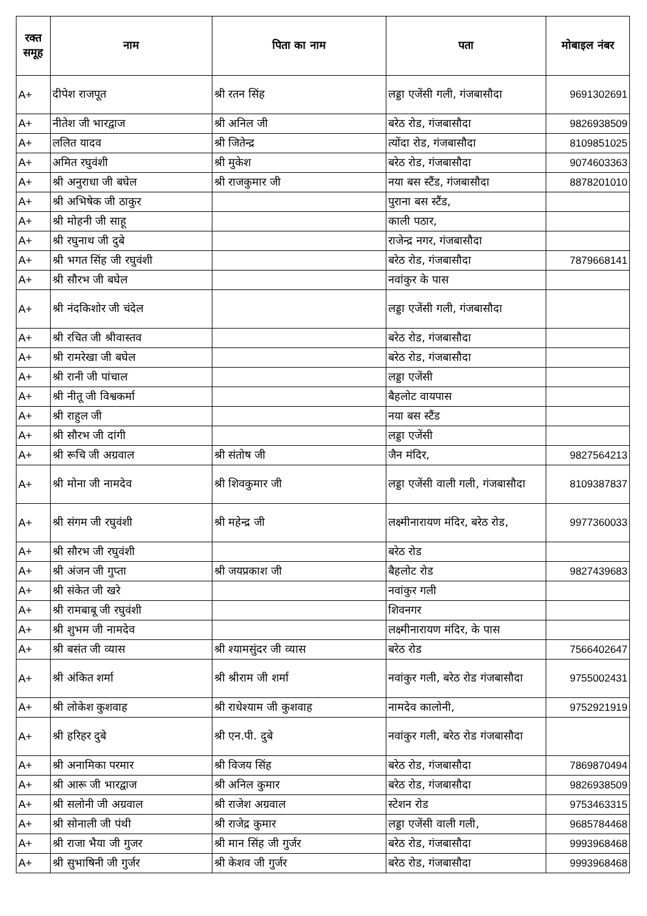| रक्त समूह | नाम | पिता का नाम | पता | मोबाइल नंबर |
| --- | --- | --- | --- | --- |
| A+ | दीपेश राजपूत | श्री रतन सिंह | लड्डा एजेंसी गली, गंजबासौदा | 9691302691 |
| A+ | नीतेश जी भारद्वाज | श्री अनिल जी | बरेठ रोड, गंजबासौदा | 9826938509 |
| A+ | ललित यादव | श्री जितेन्द्र | त्योंदा रोड, गंजबासौदा | 8109851025 |
| A+ | अमित रघुवंशी | श्री मुकेश | बरेठ रोड, गंजबासौदा | 9074603363 |
| A+ | श्री अनुराधा जी बघेल | श्री राजकुमार जी | नया बस स्टैंड, गंजबासौदा | 8878201010 |
| A+ | श्री अभिषेक जी ठाकुर | | पुराना बस स्टैंड, | |
| A+ | श्री मोहनी जी साहू | | काली पठार, | |
| A+ | श्री रघुनाथ जी दुबे | | राजेन्द्र नगर, गंजबासौदा | |
| A+ | श्री भगत सिंह जी रघुवंशी | | बरेठ रोड, गंजबासौदा | 7879668141 |
| A+ | श्री सौरभ जी बघेल | | नवांकुर के पास | |
| A+ | श्री नंदकिशोर जी चंदेल | | लड्डा एजेंसी गली, गंजबासौदा | |
| A+ | श्री रचित जी श्रीवास्तव | | बरेठ रोड, गंजबासौदा | |
| A+ | श्री रामरेखा जी बघेल | | बरेठ रोड, गंजबासौदा | |
| A+ | श्री रानी जी पांचाल | | लड्डा एजेंसी | |
| A+ | श्री नीतू जी विश्वकर्मा | | बैहलोट वायपास | |
| A+ | श्री राहुल जी | | नया बस स्टैंड | |
| A+ | श्री सौरभ जी दांगी | | लड्डा एजेंसी | |
| A+ | श्री रूचि जी अग्रवाल | श्री संतोष जी | जैन मंदिर, | 9827564213 |
| A+ | श्री मोना जी नामदेव | श्री शिवकुमार जी | लड्डा एजेंसी वाली गली, गंजबासौदा | 8109387837 |
| A+ | श्री संगम जी रघुवंशी | श्री महेन्द्र जी | लक्ष्मीनारायण मंदिर, बरेठ रोड, | 9977360033 |
| A+ | श्री सौरभ जी रघुवंशी | | बरेठ रोड | |
| A+ | श्री अंजन जी गुप्ता | श्री जयप्रकाश जी | बैहलोट रोड | 9827439683 |
| A+ | श्री संकेत जी खरे | | नवांकुर गली | |
| A+ | श्री रामबाबू जी रघुवंशी | | शिवनगर | |
| A+ | श्री शुभम जी नामदेव | | लक्ष्मीनारायण मंदिर, के पास | |
| A+ | श्री बसंत जी व्यास | श्री श्यामसुंदर जी व्यास | बरेठ रोड | 7566402647 |
| A+ | श्री अंकित शर्मा | श्री श्रीराम जी शर्मा | नवांकुर गली, बरेठ रोड गंजबासौदा | 9755002431 |
| A+ | श्री लोकेश कुशवाह | श्री राधेश्याम जी कुशवाह | नामदेव कालोनी, | 9752921919 |
| A+ | श्री हरिहर दुबे | श्री एन.पी. दुबे | नवांकुर गली, बरेठ रोड गंजबासौदा | |
| A+ | श्री अनामिका परमार | श्री विजय सिंह | बरेठ रोड, गंजबासौदा | 7869870494 |
| A+ | श्री आरू जी भारद्वाज | श्री अनिल कुमार | बरेठ रोड, गंजबासौदा | 9826938509 |
| A+ | श्री सलोनी जी अग्रवाल | श्री राजेश अग्रवाल | स्टेशन रोड | 9753463315 |
| A+ | श्री सोनाली जी पंथी | श्री राजेद्र कुमार | लड्डा एजेंसी वाली गली, | 9685784468 |
| A+ | श्री राजा भैया जी गुजर | श्री मान सिंह जी गुर्जर | बरेठ रोड, गंजबासौदा | 9993968468 |
| A+ | श्री सुभाषिनी जी गुर्जर | श्री केशव जी गुर्जर | बरेठ रोड, गंजबासौदा | 9993968468 |